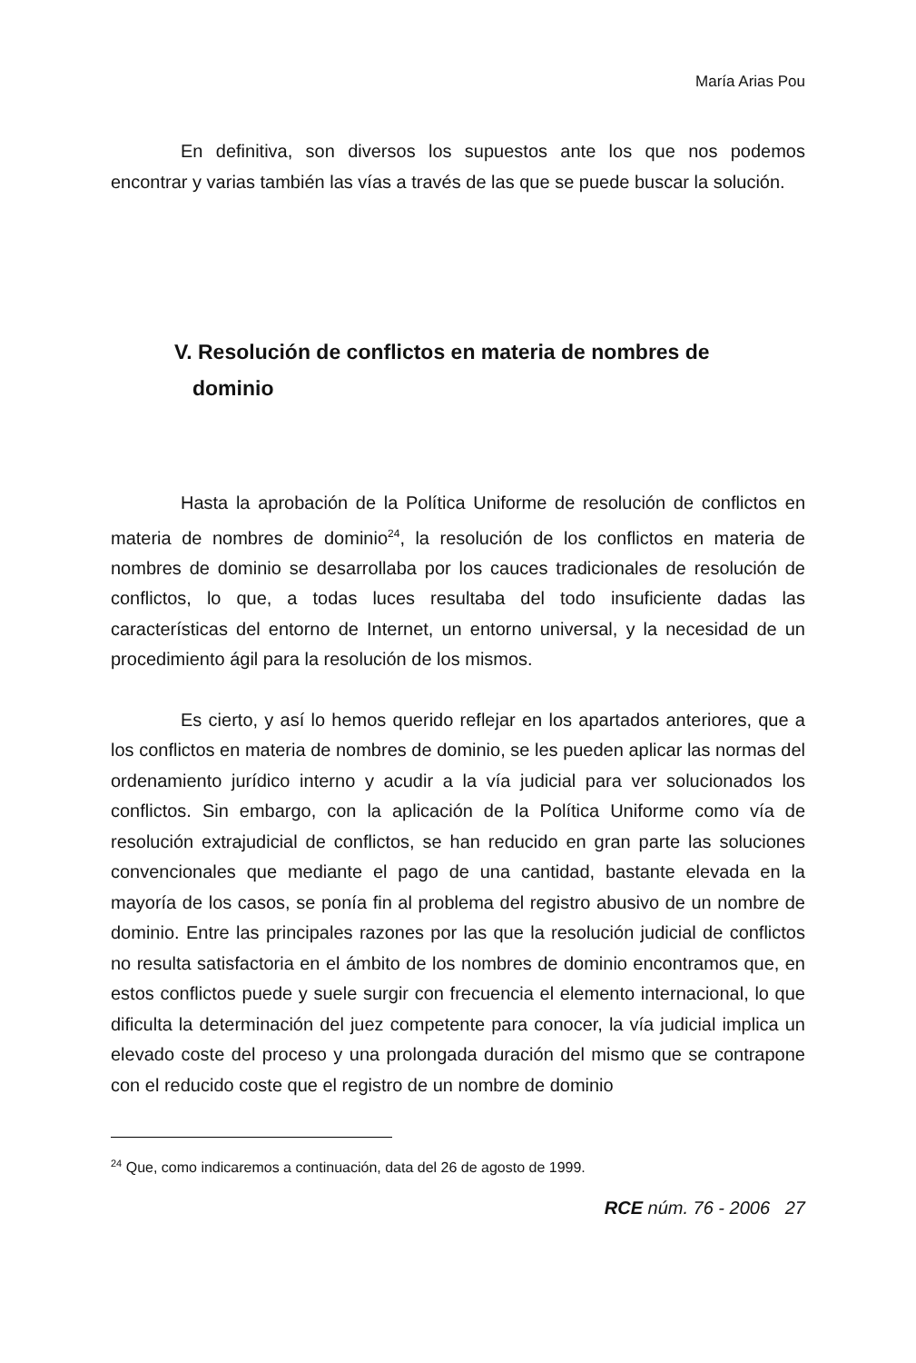María Arias Pou
En definitiva, son diversos los supuestos ante los que nos podemos encontrar y varias también las vías a través de las que se puede buscar la solución.
V. Resolución de conflictos en materia de nombres de dominio
Hasta la aprobación de la Política Uniforme de resolución de conflictos en materia de nombres de dominio<sup>24</sup>, la resolución de los conflictos en materia de nombres de dominio se desarrollaba por los cauces tradicionales de resolución de conflictos, lo que, a todas luces resultaba del todo insuficiente dadas las características del entorno de Internet, un entorno universal, y la necesidad de un procedimiento ágil para la resolución de los mismos.
Es cierto, y así lo hemos querido reflejar en los apartados anteriores, que a los conflictos en materia de nombres de dominio, se les pueden aplicar las normas del ordenamiento jurídico interno y acudir a la vía judicial para ver solucionados los conflictos. Sin embargo, con la aplicación de la Política Uniforme como vía de resolución extrajudicial de conflictos, se han reducido en gran parte las soluciones convencionales que mediante el pago de una cantidad, bastante elevada en la mayoría de los casos, se ponía fin al problema del registro abusivo de un nombre de dominio. Entre las principales razones por las que la resolución judicial de conflictos no resulta satisfactoria en el ámbito de los nombres de dominio encontramos que, en estos conflictos puede y suele surgir con frecuencia el elemento internacional, lo que dificulta la determinación del juez competente para conocer, la vía judicial implica un elevado coste del proceso y una prolongada duración del mismo que se contrapone con el reducido coste que el registro de un nombre de dominio
<sup>24</sup> Que, como indicaremos a continuación, data del 26 de agosto de 1999.
RCE núm. 76 - 2006 27